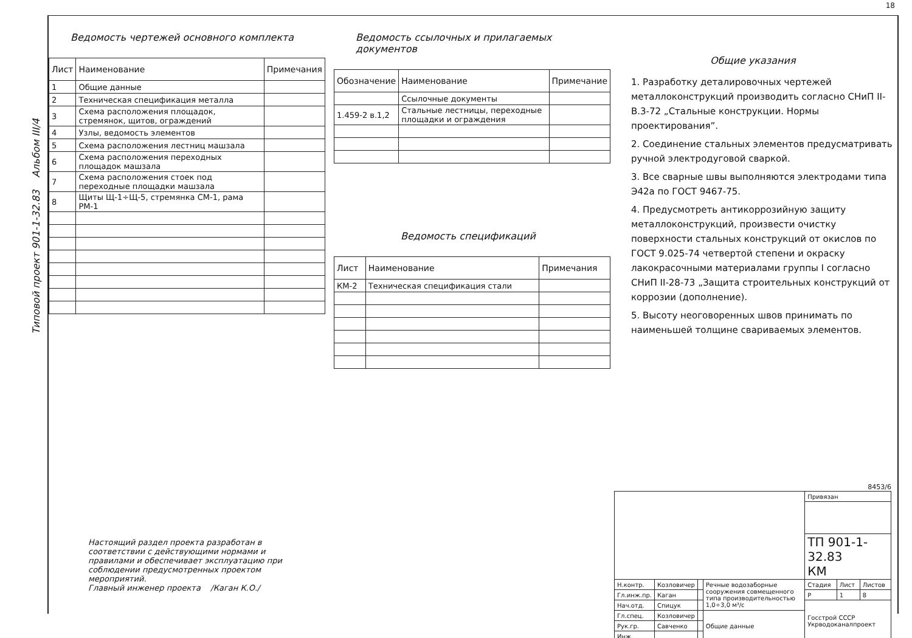18
Типовой проект 901-1-32.83 Альбом III/4
Ведомость чертежей основного комплекта
| Лист | Наименование | Примечания |
| --- | --- | --- |
| 1 | Общие данные | |
| 2 | Техническая спецификация металла | |
| 3 | Схема расположения площадок, стремянок, щитов, ограждений | |
| 4 | Узлы, ведомость элементов | |
| 5 | Схема расположения лестниц машзала | |
| 6 | Схема расположения переходных площадок машзала | |
| 7 | Схема расположения стоек под переходные площадки машзала | |
| 8 | Щиты Щ-1÷Щ-5, стремянка СМ-1, рама РМ-1 | |
Ведомость ссылочных и прилагаемых документов
| Обозначение | Наименование | Примечание |
| --- | --- | --- |
| | Ссылочные документы | |
| 1.459-2 в.1,2 | Стальные лестницы, переходные площадки и ограждения | |
Ведомость спецификаций
| Лист | Наименование | Примечания |
| --- | --- | --- |
| КМ-2 | Техническая спецификация стали | |
Общие указания
1. Разработку деталировочных чертежей металлоконструкций производить согласно СНиП II-В.3-72 „Стальные конструкции. Нормы проектирования”.
2. Соединение стальных элементов предусматривать ручной электродуговой сваркой.
3. Все сварные швы выполняются электродами типа Э42а по ГОСТ 9467-75.
4. Предусмотреть антикоррозийную защиту металлоконструкций, произвести очистку поверхности стальных конструкций от окислов по ГОСТ 9.025-74 четвертой степени и окраску лакокрасочными материалами группы I согласно СНиП II-28-73 „Защита строительных конструкций от коррозии (дополнение).
5. Высоту неоговоренных швов принимать по наименьшей толщине свариваемых элементов.
Настоящий раздел проекта разработан в соответствии с действующими нормами и правилами и обеспечивает эксплуатацию при соблюдении предусмотренных проектом мероприятий.
Главный инженер проекта /Каган К.О./
8453/6
| | | | | Привязан | | |
| | | | | ТП 901-1-32.83 КМ | | |
| Н.контр. | Козловичер | | Речные водозаборные сооружения совмещенного типа производительностью 1,0÷3,0 м³/с | Стадия | Лист | Листов |
| Гл.инж.пр. | Каган | | | Р | 1 | 8 |
| Нач.отд. | Спицук | | | Госстрой СССР Укрводоканалпроект | | |
| Гл.спец. | Козловичер | | Общие данные | | | |
| Рук.гр. | Савченко | | | | | |
| Инж. | | | | | | |